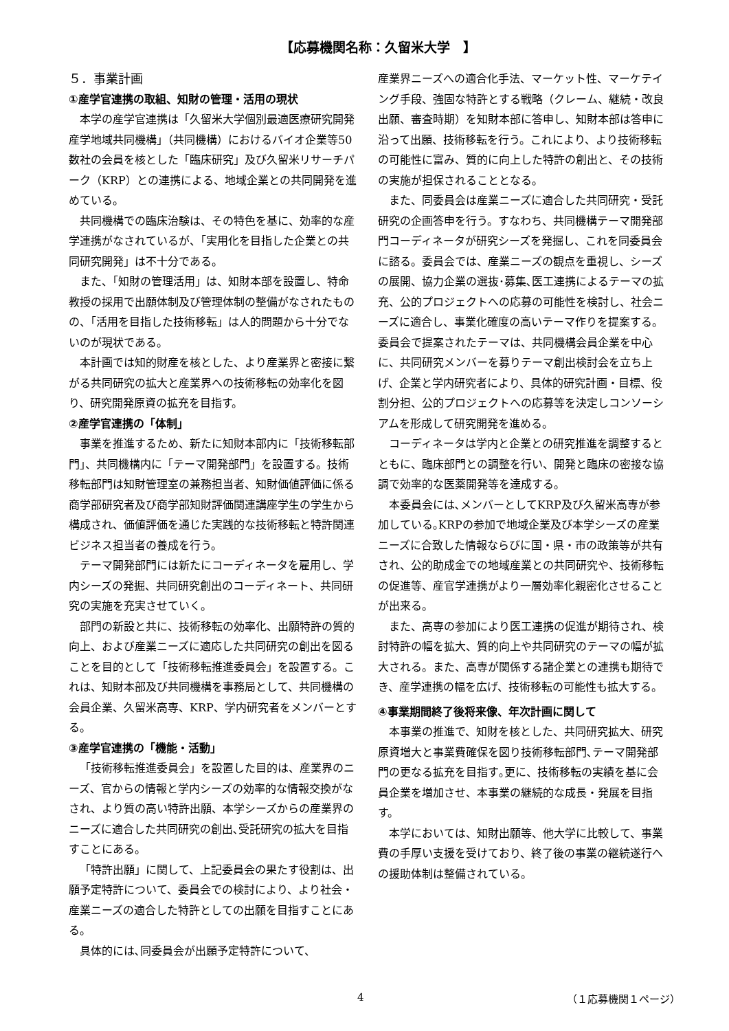【応募機関名称：久留米大学　】
５．事業計画
①産学官連携の取組、知財の管理・活用の現状
本学の産学官連携は「久留米大学個別最適医療研究開発産学地域共同機構」（共同機構）におけるバイオ企業等50数社の会員を核とした「臨床研究」及び久留米リサーチパーク（KRP）との連携による、地域企業との共同開発を進めている。
共同機構での臨床治験は、その特色を基に、効率的な産学連携がなされているが、「実用化を目指した企業との共同研究開発」は不十分である。
また、「知財の管理活用」は、知財本部を設置し、特命教授の採用で出願体制及び管理体制の整備がなされたものの、「活用を目指した技術移転」は人的問題から十分でないのが現状である。
本計画では知的財産を核とした、より産業界と密接に繋がる共同研究の拡大と産業界への技術移転の効率化を図り、研究開発原資の拡充を目指す。
②産学官連携の「体制」
事業を推進するため、新たに知財本部内に「技術移転部門」、共同機構内に「テーマ開発部門」を設置する。技術移転部門は知財管理室の兼務担当者、知財価値評価に係る商学部研究者及び商学部知財評価関連講座学生の学生から構成され、価値評価を通じた実践的な技術移転と特許関連ビジネス担当者の養成を行う。
テーマ開発部門には新たにコーディネータを雇用し、学内シーズの発掘、共同研究創出のコーディネート、共同研究の実施を充実させていく。
部門の新設と共に、技術移転の効率化、出願特許の質的向上、および産業ニーズに適応した共同研究の創出を図ることを目的として「技術移転推進委員会」を設置する。これは、知財本部及び共同機構を事務局として、共同機構の会員企業、久留米高専、KRP、学内研究者をメンバーとする。
③産学官連携の「機能・活動」
「技術移転推進委員会」を設置した目的は、産業界のニーズ、官からの情報と学内シーズの効率的な情報交換がなされ、より質の高い特許出願、本学シーズからの産業界のニーズに適合した共同研究の創出､受託研究の拡大を目指すことにある。
「特許出願」に関して、上記委員会の果たす役割は、出願予定特許について、委員会での検討により、より社会・産業ニーズの適合した特許としての出願を目指すことにある。
具体的には､同委員会が出願予定特許について、
産業界ニーズへの適合化手法、マーケット性、マーケテイング手段、強固な特許とする戦略（クレーム、継続・改良出願、審査時期）を知財本部に答申し、知財本部は答申に沿って出願、技術移転を行う。これにより、より技術移転の可能性に富み、質的に向上した特許の創出と、その技術の実施が担保されることとなる。
また、同委員会は産業ニーズに適合した共同研究・受託研究の企画答申を行う。すなわち、共同機構テーマ開発部門コーディネータが研究シーズを発掘し、これを同委員会に諮る。委員会では、産業ニーズの観点を重視し、シーズの展開、協力企業の選抜･募集､医工連携によるテーマの拡充、公的プロジェクトへの応募の可能性を検討し、社会ニーズに適合し、事業化確度の高いテーマ作りを提案する。委員会で提案されたテーマは、共同機構会員企業を中心に、共同研究メンバーを募りテーマ創出検討会を立ち上げ、企業と学内研究者により、具体的研究計画・目標、役割分担、公的プロジェクトへの応募等を決定しコンソーシアムを形成して研究開発を進める。
コーディネータは学内と企業との研究推進を調整するとともに、臨床部門との調整を行い、開発と臨床の密接な協調で効率的な医薬開発等を達成する。
本委員会には､メンバーとしてKRP及び久留米高専が参加している｡KRPの参加で地域企業及び本学シーズの産業ニーズに合致した情報ならびに国・県・市の政策等が共有され、公的助成金での地域産業との共同研究や、技術移転の促進等、産官学連携がより一層効率化親密化させることが出来る。
また、高専の参加により医工連携の促進が期待され、検討特許の幅を拡大、質的向上や共同研究のテーマの幅が拡大される。また、高専が関係する諸企業との連携も期待でき、産学連携の幅を広げ、技術移転の可能性も拡大する。
④事業期間終了後将来像、年次計画に関して
本事業の推進で、知財を核とした、共同研究拡大、研究原資増大と事業費確保を図り技術移転部門､テーマ開発部門の更なる拡充を目指す｡更に、技術移転の実績を基に会員企業を増加させ、本事業の継続的な成長・発展を目指す。
本学においては、知財出願等、他大学に比較して、事業費の手厚い支援を受けており、終了後の事業の継続遂行への援助体制は整備されている。
4 （１応募機関１ページ）